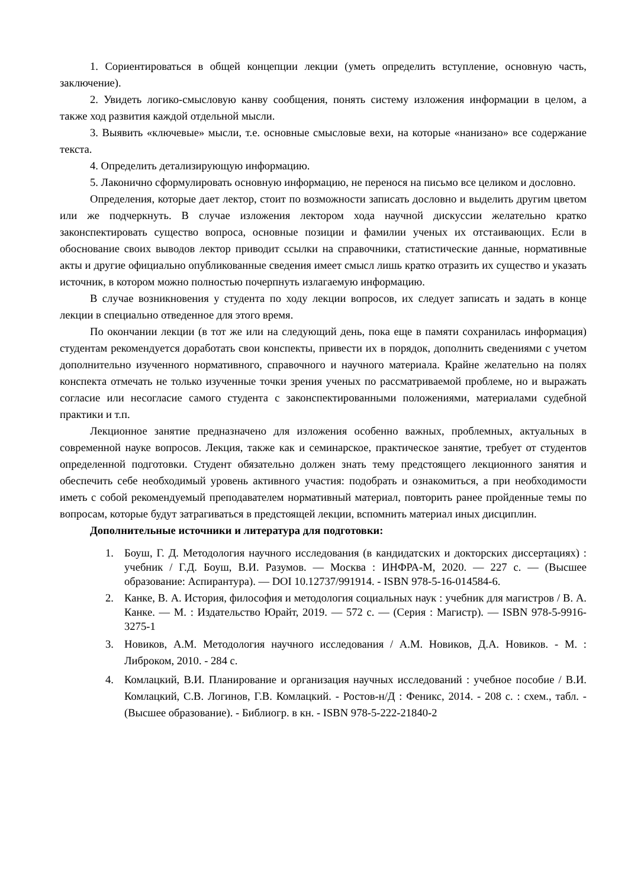1. Сориентироваться в общей концепции лекции (уметь определить вступление, основную часть, заключение).
2. Увидеть логико-смысловую канву сообщения, понять систему изложения информации в целом, а также ход развития каждой отдельной мысли.
3. Выявить «ключевые» мысли, т.е. основные смысловые вехи, на которые «нанизано» все содержание текста.
4. Определить детализирующую информацию.
5. Лаконично сформулировать основную информацию, не перенося на письмо все целиком и дословно.
Определения, которые дает лектор, стоит по возможности записать дословно и выделить другим цветом или же подчеркнуть. В случае изложения лектором хода научной дискуссии желательно кратко законспектировать существо вопроса, основные позиции и фамилии ученых их отстаивающих. Если в обоснование своих выводов лектор приводит ссылки на справочники, статистические данные, нормативные акты и другие официально опубликованные сведения имеет смысл лишь кратко отразить их существо и указать источник, в котором можно полностью почерпнуть излагаемую информацию.
В случае возникновения у студента по ходу лекции вопросов, их следует записать и задать в конце лекции в специально отведенное для этого время.
По окончании лекции (в тот же или на следующий день, пока еще в памяти сохранилась информация) студентам рекомендуется доработать свои конспекты, привести их в порядок, дополнить сведениями с учетом дополнительно изученного нормативного, справочного и научного материала. Крайне желательно на полях конспекта отмечать не только изученные точки зрения ученых по рассматриваемой проблеме, но и выражать согласие или несогласие самого студента с законспектированными положениями, материалами судебной практики и т.п.
Лекционное занятие предназначено для изложения особенно важных, проблемных, актуальных в современной науке вопросов. Лекция, также как и семинарское, практическое занятие, требует от студентов определенной подготовки. Студент обязательно должен знать тему предстоящего лекционного занятия и обеспечить себе необходимый уровень активного участия: подобрать и ознакомиться, а при необходимости иметь с собой рекомендуемый преподавателем нормативный материал, повторить ранее пройденные темы по вопросам, которые будут затрагиваться в предстоящей лекции, вспомнить материал иных дисциплин.
Дополнительные источники и литература для подготовки:
1. Боуш, Г. Д. Методология научного исследования (в кандидатских и докторских диссертациях) : учебник / Г.Д. Боуш, В.И. Разумов. — Москва : ИНФРА-М, 2020. — 227 с. — (Высшее образование: Аспирантура). — DOI 10.12737/991914. - ISBN 978-5-16-014584-6.
2. Канке, В. А. История, философия и методология социальных наук : учебник для магистров / В. А. Канке. — М. : Издательство Юрайт, 2019. — 572 с. — (Серия : Магистр). — ISBN 978-5-9916-3275-1
3. Новиков, А.М. Методология научного исследования / А.М. Новиков, Д.А. Новиков. - М. : Либроком, 2010. - 284 с.
4. Комлацкий, В.И. Планирование и организация научных исследований : учебное пособие / В.И. Комлацкий, С.В. Логинов, Г.В. Комлацкий. - Ростов-н/Д : Феникс, 2014. - 208 с. : схем., табл. - (Высшее образование). - Библиогр. в кн. - ISBN 978-5-222-21840-2